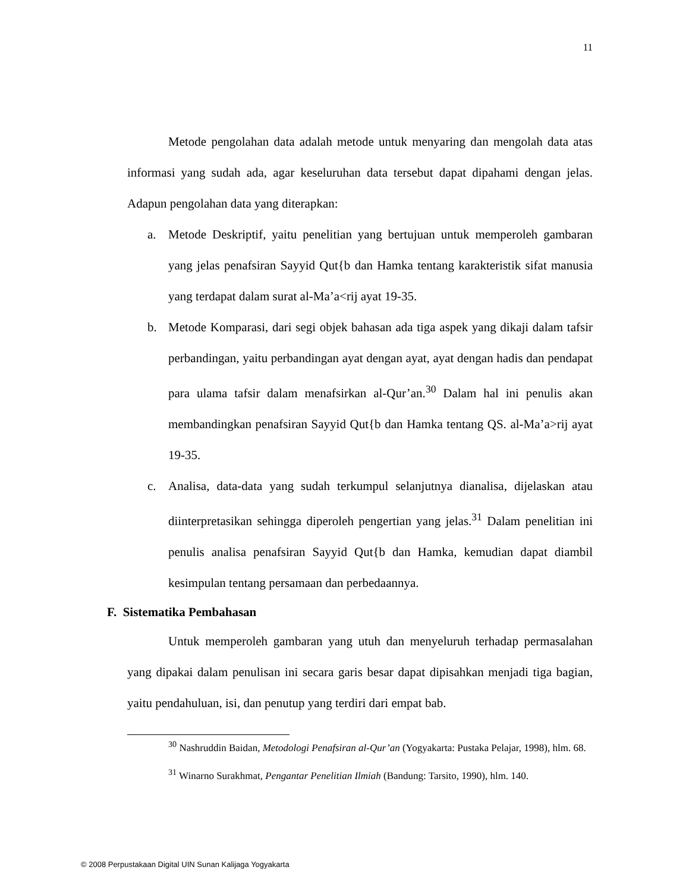11
Metode pengolahan data adalah metode untuk menyaring dan mengolah data atas informasi yang sudah ada, agar keseluruhan data tersebut dapat dipahami dengan jelas. Adapun pengolahan data yang diterapkan:
a. Metode Deskriptif, yaitu penelitian yang bertujuan untuk memperoleh gambaran yang jelas penafsiran Sayyid Qut{b dan Hamka tentang karakteristik sifat manusia yang terdapat dalam surat al-Ma’a<rij ayat 19-35.
b. Metode Komparasi, dari segi objek bahasan ada tiga aspek yang dikaji dalam tafsir perbandingan, yaitu perbandingan ayat dengan ayat, ayat dengan hadis dan pendapat para ulama tafsir dalam menafsirkan al-Qur’an.<sup>30</sup> Dalam hal ini penulis akan membandingkan penafsiran Sayyid Qut{b dan Hamka tentang QS. al-Ma’a>rij ayat 19-35.
c. Analisa, data-data yang sudah terkumpul selanjutnya dianalisa, dijelaskan atau diinterpretasikan sehingga diperoleh pengertian yang jelas.<sup>31</sup> Dalam penelitian ini penulis analisa penafsiran Sayyid Qut{b dan Hamka, kemudian dapat diambil kesimpulan tentang persamaan dan perbedaannya.
F. Sistematika Pembahasan
Untuk memperoleh gambaran yang utuh dan menyeluruh terhadap permasalahan yang dipakai dalam penulisan ini secara garis besar dapat dipisahkan menjadi tiga bagian, yaitu pendahuluan, isi, dan penutup yang terdiri dari empat bab.
<sup>30</sup> Nashruddin Baidan, Metodologi Penafsiran al-Qur’an (Yogyakarta: Pustaka Pelajar, 1998), hlm. 68.
<sup>31</sup> Winarno Surakhmat, Pengantar Penelitian Ilmiah (Bandung: Tarsito, 1990), hlm. 140.
© 2008 Perpustakaan Digital UIN Sunan Kalijaga Yogyakarta